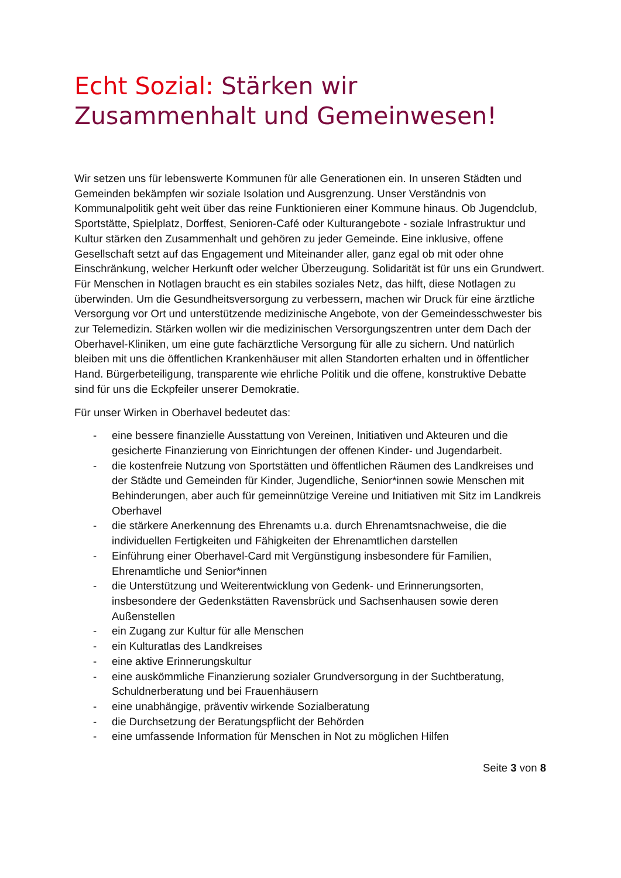Echt Sozial: Stärken wir Zusammenhalt und Gemeinwesen!
Wir setzen uns für lebenswerte Kommunen für alle Generationen ein. In unseren Städten und Gemeinden bekämpfen wir soziale Isolation und Ausgrenzung. Unser Verständnis von Kommunalpolitik geht weit über das reine Funktionieren einer Kommune hinaus. Ob Jugendclub, Sportstätte, Spielplatz, Dorffest, Senioren-Café oder Kulturangebote - soziale Infrastruktur und Kultur stärken den Zusammenhalt und gehören zu jeder Gemeinde. Eine inklusive, offene Gesellschaft setzt auf das Engagement und Miteinander aller, ganz egal ob mit oder ohne Einschränkung, welcher Herkunft oder welcher Überzeugung. Solidarität ist für uns ein Grundwert. Für Menschen in Notlagen braucht es ein stabiles soziales Netz, das hilft, diese Notlagen zu überwinden. Um die Gesundheitsversorgung zu verbessern, machen wir Druck für eine ärztliche Versorgung vor Ort und unterstützende medizinische Angebote, von der Gemeindesschwester bis zur Telemedizin. Stärken wollen wir die medizinischen Versorgungszentren unter dem Dach der Oberhavel-Kliniken, um eine gute fachärztliche Versorgung für alle zu sichern. Und natürlich bleiben mit uns die öffentlichen Krankenhäuser mit allen Standorten erhalten und in öffentlicher Hand. Bürgerbeteiligung, transparente wie ehrliche Politik und die offene, konstruktive Debatte sind für uns die Eckpfeiler unserer Demokratie.
Für unser Wirken in Oberhavel bedeutet das:
- eine bessere finanzielle Ausstattung von Vereinen, Initiativen und Akteuren und die gesicherte Finanzierung von Einrichtungen der offenen Kinder- und Jugendarbeit.
- die kostenfreie Nutzung von Sportstätten und öffentlichen Räumen des Landkreises und der Städte und Gemeinden für Kinder, Jugendliche, Senior*innen sowie Menschen mit Behinderungen, aber auch für gemeinnützige Vereine und Initiativen mit Sitz im Landkreis Oberhavel
- die stärkere Anerkennung des Ehrenamts u.a. durch Ehrenamtsnachweise, die die individuellen Fertigkeiten und Fähigkeiten der Ehrenamtlichen darstellen
- Einführung einer Oberhavel-Card mit Vergünstigung insbesondere für Familien, Ehrenamtliche und Senior*innen
- die Unterstützung und Weiterentwicklung von Gedenk- und Erinnerungsorten, insbesondere der Gedenkstätten Ravensbrück und Sachsenhausen sowie deren Außenstellen
- ein Zugang zur Kultur für alle Menschen
- ein Kulturatlas des Landkreises
- eine aktive Erinnerungskultur
- eine auskömmliche Finanzierung sozialer Grundversorgung in der Suchtberatung, Schuldnerberatung und bei Frauenhäusern
- eine unabhängige, präventiv wirkende Sozialberatung
- die Durchsetzung der Beratungspflicht der Behörden
- eine umfassende Information für Menschen in Not zu möglichen Hilfen
Seite 3 von 8